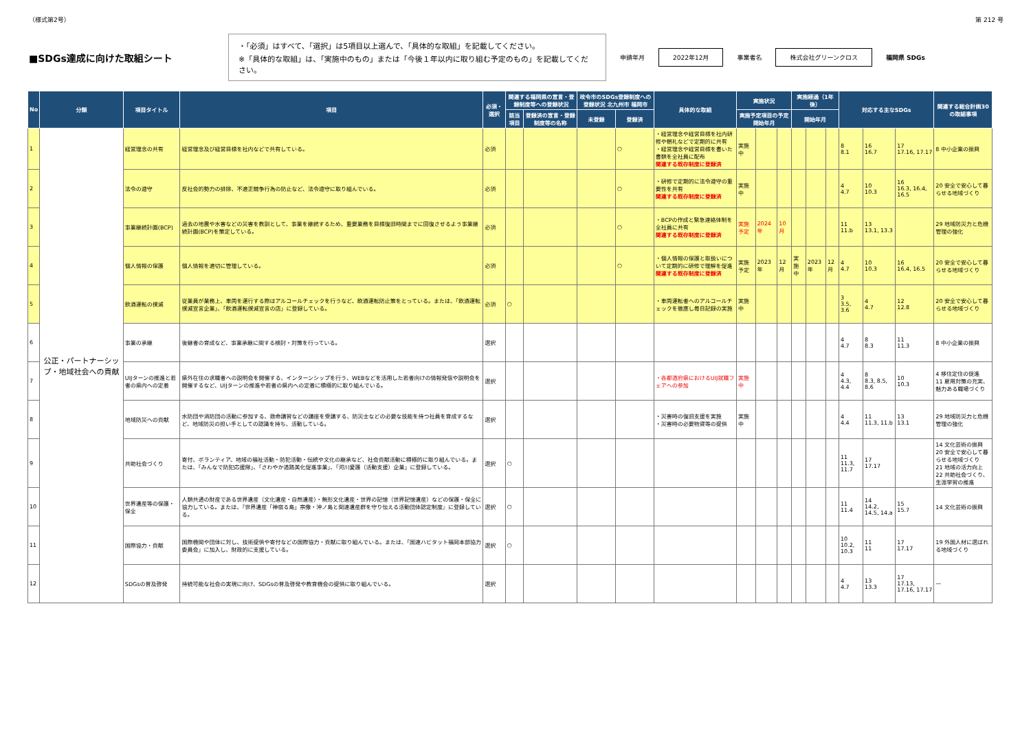（様式第2号） 第 212 号
■SDGs達成に向けた取組シート
・「必須」はすべて、「選択」は5項目以上選んで、「具体的な取組」を記載してください。
※「具体的な取組」は、「実施中のもの」または「今後１年以内に取り組む予定のもの」を記載してください。
申請年月 2022年12月 事業者名 株式会社グリーンクロス 福岡県 SDGs
| No | 分類 | 項目タイトル | 項目 | 必須・選択 | 関連する福岡県の宣言・登録制度等への登録状況 | | 政令市のSDGs登録制度への登録状況 北九州市 福岡市 | | 具体的な取組 | 実施状況 | | | 実施経過（1年後） | | | 対応する主なSDGs | | | 関連する総合計画30の取組事項 |
| --- | --- | --- | --- | --- | --- | --- | --- | --- | --- | --- | --- | --- | --- | --- | --- | --- | --- | --- | --- |
| | | | | | 該当項目 | 登録済の宣言・登録制度等の名称 | 未登録 | 登録済 | | 実施予定項目の予定開始年月 | | | 開始年月 | | | | | | |
| 1 | 公正・パートナーシップ・地域社会への貢献 | 経営理念の共有 | 経営理念及び経営目標を社内などで共有している。 | 必須 | | | | ○ | ・経営理念や経営目標を社内研修や朝礼などで定期的に共有 ・経営理念や経営目標を書いた書類を全社員に配布 関連する既存制度に登録済 | 実施中 | | | | | | 8 8.1 | 16 16.7 | 17 17.16, 17.17 | 8 中小企業の振興 |
| 2 | | 法令の遵守 | 反社会的勢力の排除、不適正競争行為の防止など、法令遵守に取り組んでいる。 | 必須 | | | | ○ | ・研修で定期的に法令遵守の重要性を共有 関連する既存制度に登録済 | 実施中 | | | | | | 4 4.7 | 10 10.3 | 16 16.3, 16.4, 16.5 | 20 安全で安心して暮らせる地域づくり |
| 3 | | 事業継続計画(BCP) | 過去の地震や水害などの災害を教訓として、事業を継続するため、重要業務を目標復旧時間までに回復させるよう事業継続計画(BCP)を策定している。 | 必須 | | | | ○ | ・BCPの作成と緊急連絡体制を全社員に共有 関連する既存制度に登録済 | 実施予定 | 2024年 | 10月 | | | | 11 11.b | 13 13.1, 13.3 | | 29 地域防災力と危機管理の強化 |
| 4 | | 個人情報の保護 | 個人情報を適切に管理している。 | 必須 | | | | ○ | ・個人情報の保護と取扱いについて定期的に研修で理解を促進 関連する既存制度に登録済 | 実施予定 | 2023年 | 12月 | 実施中 | 2023年 | 12月 | 4 4.7 | 10 10.3 | 16 16.4, 16.5 | 20 安全で安心して暮らせる地域づくり |
| 5 | | 飲酒運転の撲滅 | 従業員が業務上、車両を運行する際はアルコールチェックを行うなど、飲酒運転防止策をとっている。または、「飲酒運転撲滅宣言企業」、「飲酒運転撲滅宣言の店」に登録している。 | 必須 | ○ | | | | ・車両運転者へのアルコールチェックを徹底し毎日記録の実施 | 実施中 | | | | | | 3 3.5, 3.6 | 4 4.7 | 12 12.8 | 20 安全で安心して暮らせる地域づくり |
| 6 | | 事業の承継 | 後継者の育成など、事業承継に関する検討・対策を行っている。 | 選択 | | | | | | | | | | | | 4 4.7 | 8 8.3 | 11 11.3 | 8 中小企業の振興 |
| 7 | | UIJターンの推進と若者の県内への定着 | 県外在住の求職者への説明会を開催する、インターンシップを行う、WEBなどを活用した若者向けの情報発信や説明会を開催するなど、UIJターンの推進や若者の県内への定着に積極的に取り組んでいる。 | 選択 | | | | | ・各都道府県におけるUIJ就職フェアへの参加 | 実施中 | | | | | | 4 4.3, 4.4 | 8 8.3, 8.5, 8.6 | 10 10.3 | 4 移住定住の促進 11 雇用対策の充実、魅力ある職場づくり |
| 8 | | 地域防災への貢献 | 水防団や消防団の活動に参加する、救命講習などの講座を受講する、防災士などの必要な技能を持つ社員を育成するなど、地域防災の担い手としての認識を持ち、活動している。 | 選択 | | | | | ・災害時の復旧支援を実施 ・災害時の必要物資等の提供 | 実施中 | | | | | | 4 4.4 | 11 11.3, 11.b | 13 13.1 | 29 地域防災力と危機管理の強化 |
| 9 | | 共助社会づくり | 寄付、ボランティア、地域の福祉活動・防犯活動・伝統や文化の継承など、社会貢献活動に積極的に取り組んでいる。または、「みんなで防犯応援隊」、「さわやか道路美化促進事業」、「河川愛護（活動支援）企業」に登録している。 | 選択 | ○ | | | | | | | | | | | 11 11.3, 11.7 | 17 17.17 | | 14 文化芸術の振興 20 安全で安心して暮らせる地域づくり 21 地域の活力向上 22 共助社会づくり、生涯学習の推進 |
| 10 | | 世界遺産等の保護・保全 | 人類共通の財産である世界遺産（文化遺産・自然遺産）・無形文化遺産・世界の記憶（世界記憶遺産）などの保護・保全に協力している。または、『世界遺産「神宿る島」宗像・沖ノ島と関連遺産群を守り伝える活動団体認定制度』に登録している。 | 選択 | ○ | | | | | | | | | | | 11 11.4 | 14 14.2, 14.5, 14.a | 15 15.7 | 14 文化芸術の振興 |
| 11 | | 国際協力・貢献 | 国際機関や団体に対し、技術提供や寄付などの国際協力・貢献に取り組んでいる。または、「国連ハビタット福岡本部協力委員会」に加入し、財政的に支援している。 | 選択 | ○ | | | | | | | | | | | 10 10.2, 10.3 | 11 11 | 17 17.17 | 19 外国人材に選ばれる地域づくり |
| 12 | | SDGsの普及啓発 | 持続可能な社会の実現に向け、SDGsの普及啓発や教育機会の提供に取り組んでいる。 | 選択 | | | | | | | | | | | | 4 4.7 | 13 13.3 | 17 17.13, 17.16, 17.17 | — |